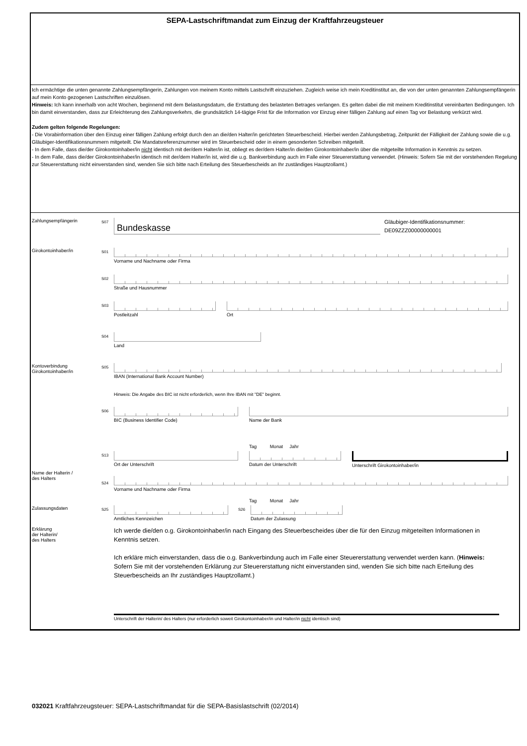SEPA-Lastschriftmandat zum Einzug der Kraftfahrzeugsteuer
Ich ermächtige die unten genannte Zahlungsempfängerin, Zahlungen von meinem Konto mittels Lastschrift einzuziehen. Zugleich weise ich mein Kreditinstitut an, die von der unten genannten Zahlungsempfängerin auf mein Konto gezogenen Lastschriften einzulösen.
Hinweis: Ich kann innerhalb von acht Wochen, beginnend mit dem Belastungsdatum, die Erstattung des belasteten Betrages verlangen. Es gelten dabei die mit meinem Kreditinstitut vereinbarten Bedingungen. Ich bin damit einverstanden, dass zur Erleichterung des Zahlungsverkehrs, die grundsätzlich 14-tägige Frist für die Information vor Einzug einer fälligen Zahlung auf einen Tag vor Belastung verkürzt wird.
Zudem gelten folgende Regelungen:
- Die Vorabinformation über den Einzug einer fälligen Zahlung erfolgt durch den an die/den Halter/in gerichteten Steuerbescheid. Hierbei werden Zahlungsbetrag, Zeitpunkt der Fälligkeit der Zahlung sowie die u.g. Gläubiger-Identifikationsnummern mitgeteilt. Die Mandatsreferenznummer wird im Steuerbescheid oder in einem gesonderten Schreiben mitgeteilt.
- In dem Falle, dass die/der Girokontoinhaber/in nicht identisch mit der/dem Halter/in ist, obliegt es der/dem Halter/in die/den Girokontoinhaber/in über die mitgeteilte Information in Kenntnis zu setzen.
- In dem Falle, dass die/der Girokontoinhaber/in identisch mit der/dem Halter/in ist, wird die u.g. Bankverbindung auch im Falle einer Steuererstattung verwendet. (Hinweis: Sofern Sie mit der vorstehenden Regelung zur Steuererstattung nicht einverstanden sind, wenden Sie sich bitte nach Erteilung des Steuerbescheids an Ihr zuständiges Hauptzollamt.)
Zahlungsempfängerin
S07
Bundeskasse
Gläubiger-Identifikationsnummer:
DE09ZZZ00000000001
Girokontoinhaber/in
S01
Vorname und Nachname oder Firma
S02
Straße und Hausnummer
S03
Postleitzahl Ort
S04
Land
Kontoverbindung
Girokontoinhaber/in
S05
IBAN (International Bank Account Number)
Hinweis: Die Angabe des BIC ist nicht erforderlich, wenn Ihre IBAN mit "DE" beginnt.
S06
BIC (Business Identifier Code) Name der Bank
Tag Monat Jahr
S13
Ort der Unterschrift Datum der Unterschrift Unterschrift Girokontoinhaber/in
Name der Halterin /
des Halters
S24
Vorname und Nachname oder Firma
Tag Monat Jahr
Zulassungsdaten
S25
Amtliches Kennzeichen
S26
Datum der Zulassung
Erklärung
der Halterin/
des Halters
Ich werde die/den o.g. Girokontoinhaber/in nach Eingang des Steuerbescheides über die für den Einzug mitgeteilten Informationen in Kenntnis setzen.
Ich erkläre mich einverstanden, dass die o.g. Bankverbindung auch im Falle einer Steuererstattung verwendet werden kann. (Hinweis: Sofern Sie mit der vorstehenden Erklärung zur Steuererstattung nicht einverstanden sind, wenden Sie sich bitte nach Erteilung des Steuerbescheids an Ihr zuständiges Hauptzollamt.)
Unterschrift der Halterin/ des Halters (nur erforderlich soweit Girokontoinhaber/in und Halter/in nicht identisch sind)
032021 Kraftfahrzeugsteuer: SEPA-Lastschriftmandat für die SEPA-Basislastschrift (02/2014)